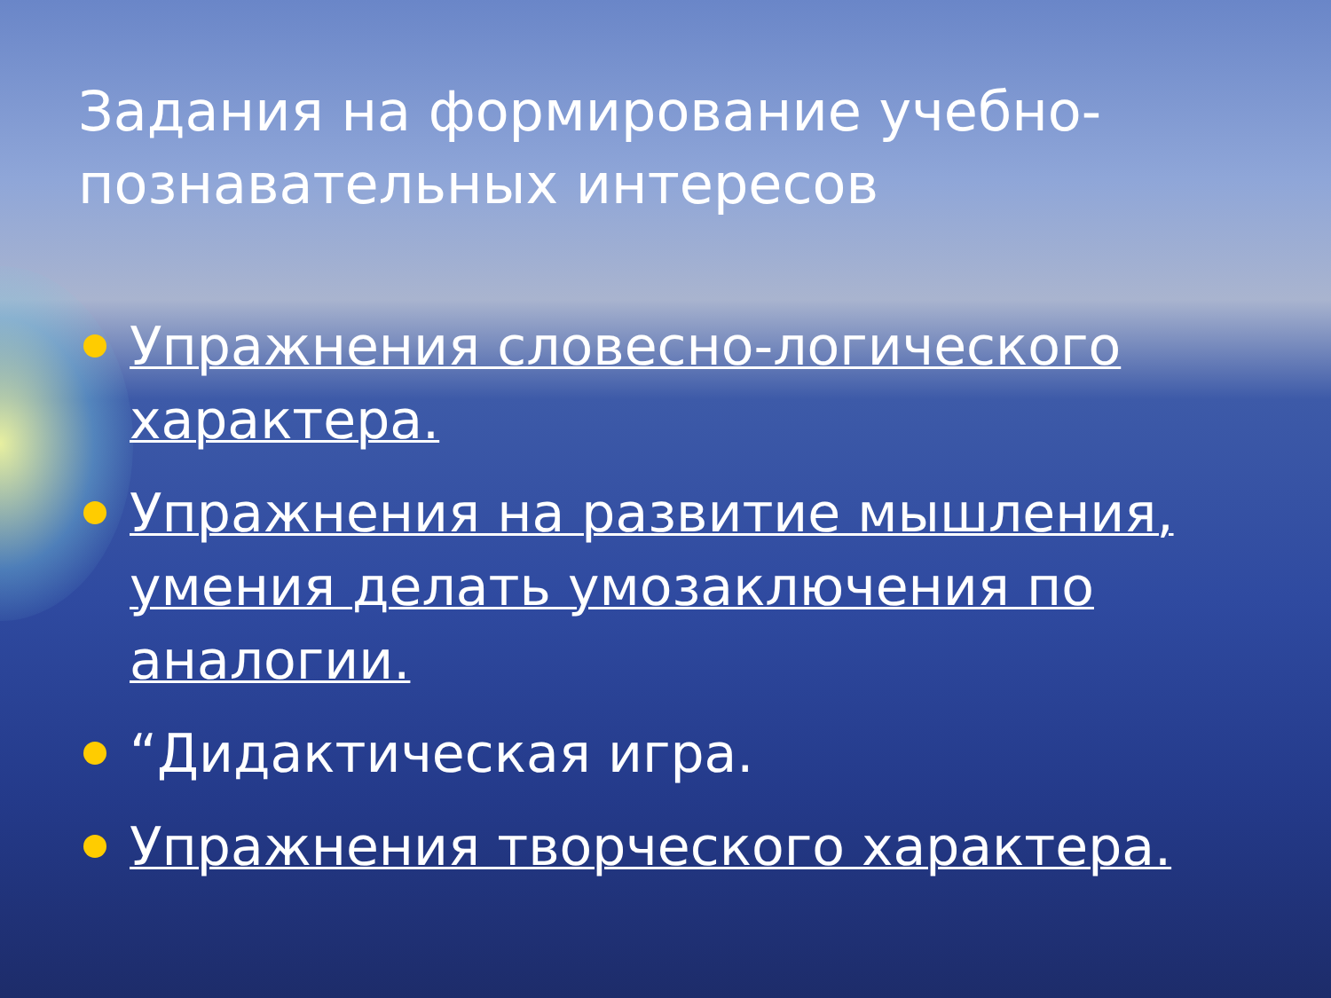Задания на формирование учебно-познавательных интересов
Упражнения словесно-логического характера.
Упражнения на развитие мышления, умения делать умозаключения по аналогии.
“Дидактическая игра.
Упражнения творческого характера.